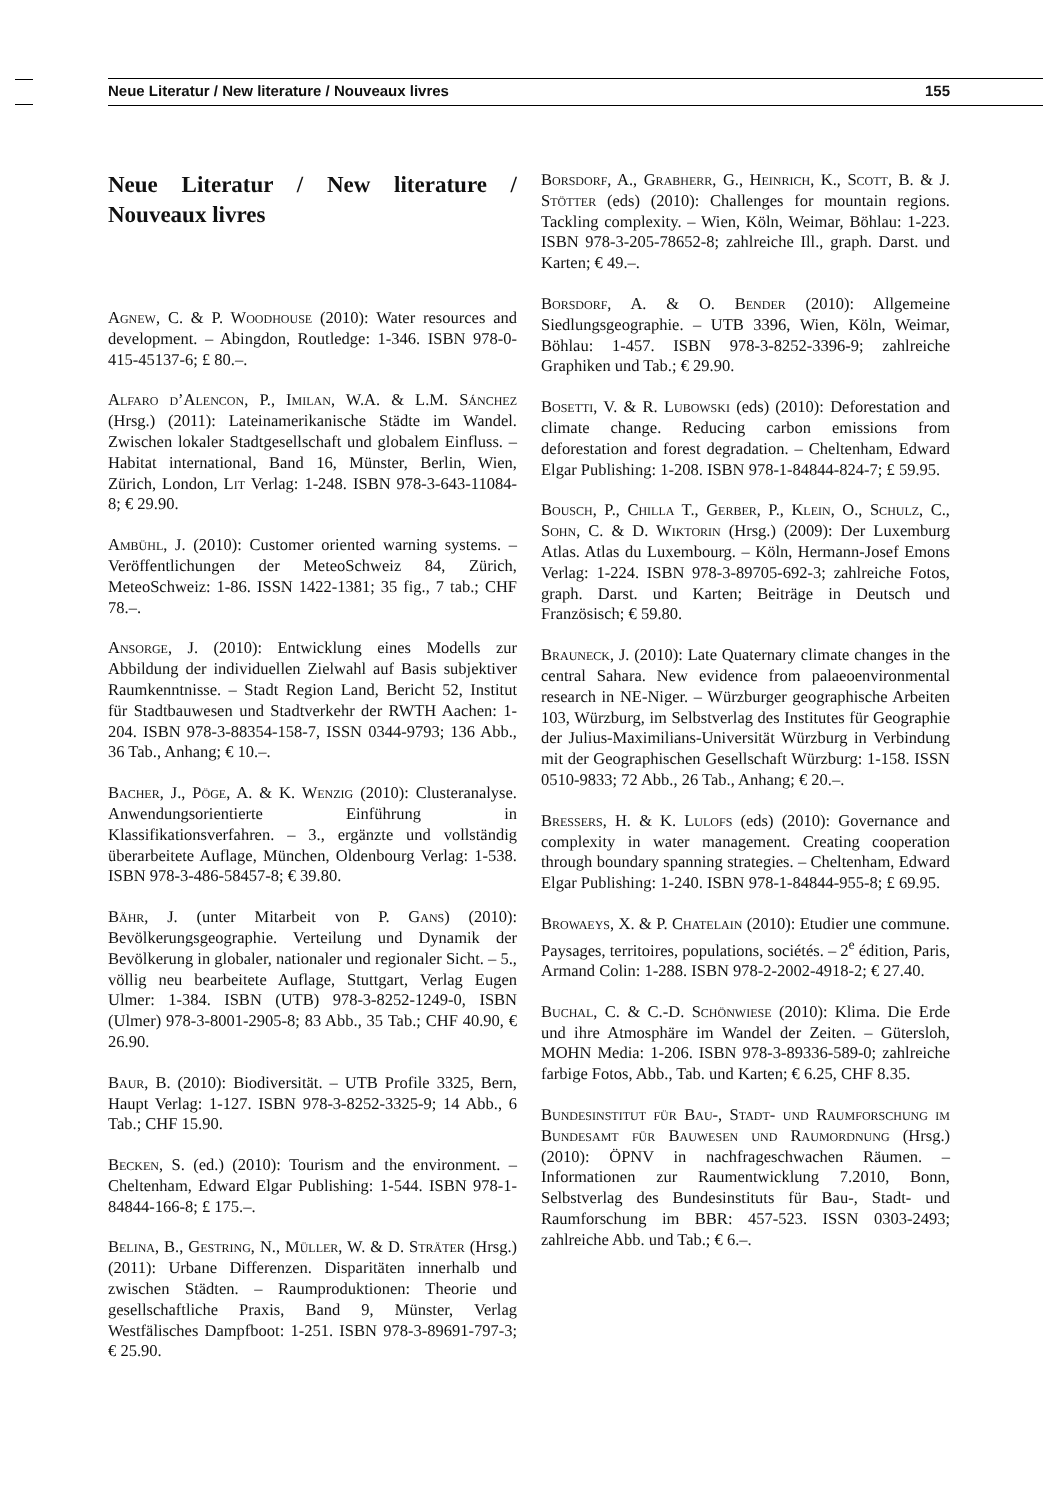Neue Literatur / New literature / Nouveaux livres 155
Neue Literatur / New literature / Nouveaux livres
Agnew, C. & P. Woodhouse (2010): Water resources and development. – Abingdon, Routledge: 1-346. ISBN 978-0-415-45137-6; £ 80.–.
Alfaro d’Alencon, P., Imilan, W.A. & L.M. Sánchez (Hrsg.) (2011): Lateinamerikanische Städte im Wandel. Zwischen lokaler Stadtgesellschaft und globalem Einfluss. – Habitat international, Band 16, Münster, Berlin, Wien, Zürich, London, Lit Verlag: 1-248. ISBN 978-3-643-11084-8; € 29.90.
Ambühl, J. (2010): Customer oriented warning systems. – Veröffentlichungen der MeteoSchweiz 84, Zürich, MeteoSchweiz: 1-86. ISSN 1422-1381; 35 fig., 7 tab.; CHF 78.–.
Ansorge, J. (2010): Entwicklung eines Modells zur Abbildung der individuellen Zielwahl auf Basis subjektiver Raumkenntnisse. – Stadt Region Land, Bericht 52, Institut für Stadtbauwesen und Stadtverkehr der RWTH Aachen: 1-204. ISBN 978-3-88354-158-7, ISSN 0344-9793; 136 Abb., 36 Tab., Anhang; € 10.–.
Bacher, J., Pöge, A. & K. Wenzig (2010): Clusteranalyse. Anwendungsorientierte Einführung in Klassifikationsverfahren. – 3., ergänzte und vollständig überarbeitete Auflage, München, Oldenbourg Verlag: 1-538. ISBN 978-3-486-58457-8; € 39.80.
Bähr, J. (unter Mitarbeit von P. Gans) (2010): Bevölkerungsgeographie. Verteilung und Dynamik der Bevölkerung in globaler, nationaler und regionaler Sicht. – 5., völlig neu bearbeitete Auflage, Stuttgart, Verlag Eugen Ulmer: 1-384. ISBN (UTB) 978-3-8252-1249-0, ISBN (Ulmer) 978-3-8001-2905-8; 83 Abb., 35 Tab.; CHF 40.90, € 26.90.
Baur, B. (2010): Biodiversität. – UTB Profile 3325, Bern, Haupt Verlag: 1-127. ISBN 978-3-8252-3325-9; 14 Abb., 6 Tab.; CHF 15.90.
Becken, S. (ed.) (2010): Tourism and the environment. – Cheltenham, Edward Elgar Publishing: 1-544. ISBN 978-1-84844-166-8; £ 175.–.
Belina, B., Gestring, N., Müller, W. & D. Sträter (Hrsg.) (2011): Urbane Differenzen. Disparitäten innerhalb und zwischen Städten. – Raumproduktionen: Theorie und gesellschaftliche Praxis, Band 9, Münster, Verlag Westfälisches Dampfboot: 1-251. ISBN 978-3-89691-797-3; € 25.90.
Borsdorf, A., Grabherr, G., Heinrich, K., Scott, B. & J. Stötter (eds) (2010): Challenges for mountain regions. Tackling complexity. – Wien, Köln, Weimar, Böhlau: 1-223. ISBN 978-3-205-78652-8; zahlreiche Ill., graph. Darst. und Karten; € 49.–.
Borsdorf, A. & O. Bender (2010): Allgemeine Siedlungsgeographie. – UTB 3396, Wien, Köln, Weimar, Böhlau: 1-457. ISBN 978-3-8252-3396-9; zahlreiche Graphiken und Tab.; € 29.90.
Bosetti, V. & R. Lubowski (eds) (2010): Deforestation and climate change. Reducing carbon emissions from deforestation and forest degradation. – Cheltenham, Edward Elgar Publishing: 1-208. ISBN 978-1-84844-824-7; £ 59.95.
Bousch, P., Chilla T., Gerber, P., Klein, O., Schulz, C., Sohn, C. & D. Wiktorin (Hrsg.) (2009): Der Luxemburg Atlas. Atlas du Luxembourg. – Köln, Hermann-Josef Emons Verlag: 1-224. ISBN 978-3-89705-692-3; zahlreiche Fotos, graph. Darst. und Karten; Beiträge in Deutsch und Französisch; € 59.80.
Brauneck, J. (2010): Late Quaternary climate changes in the central Sahara. New evidence from palaeoenvironmental research in NE-Niger. – Würzburger geographische Arbeiten 103, Würzburg, im Selbstverlag des Institutes für Geographie der Julius-Maximilians-Universität Würzburg in Verbindung mit der Geographischen Gesellschaft Würzburg: 1-158. ISSN 0510-9833; 72 Abb., 26 Tab., Anhang; € 20.–.
Bressers, H. & K. Lulofs (eds) (2010): Governance and complexity in water management. Creating cooperation through boundary spanning strategies. – Cheltenham, Edward Elgar Publishing: 1-240. ISBN 978-1-84844-955-8; £ 69.95.
Browaeys, X. & P. Chatelain (2010): Etudier une commune. Paysages, territoires, populations, sociétés. – 2<sup>e</sup> édition, Paris, Armand Colin: 1-288. ISBN 978-2-2002-4918-2; € 27.40.
Buchal, C. & C.-D. Schönwiese (2010): Klima. Die Erde und ihre Atmosphäre im Wandel der Zeiten. – Gütersloh, MOHN Media: 1-206. ISBN 978-3-89336-589-0; zahlreiche farbige Fotos, Abb., Tab. und Karten; € 6.25, CHF 8.35.
Bundesinstitut für Bau-, Stadt- und Raumforschung im Bundesamt für Bauwesen und Raumordnung (Hrsg.) (2010): ÖPNV in nachfrageschwachen Räumen. – Informationen zur Raumentwicklung 7.2010, Bonn, Selbstverlag des Bundesinstituts für Bau-, Stadt- und Raumforschung im BBR: 457-523. ISSN 0303-2493; zahlreiche Abb. und Tab.; € 6.–.